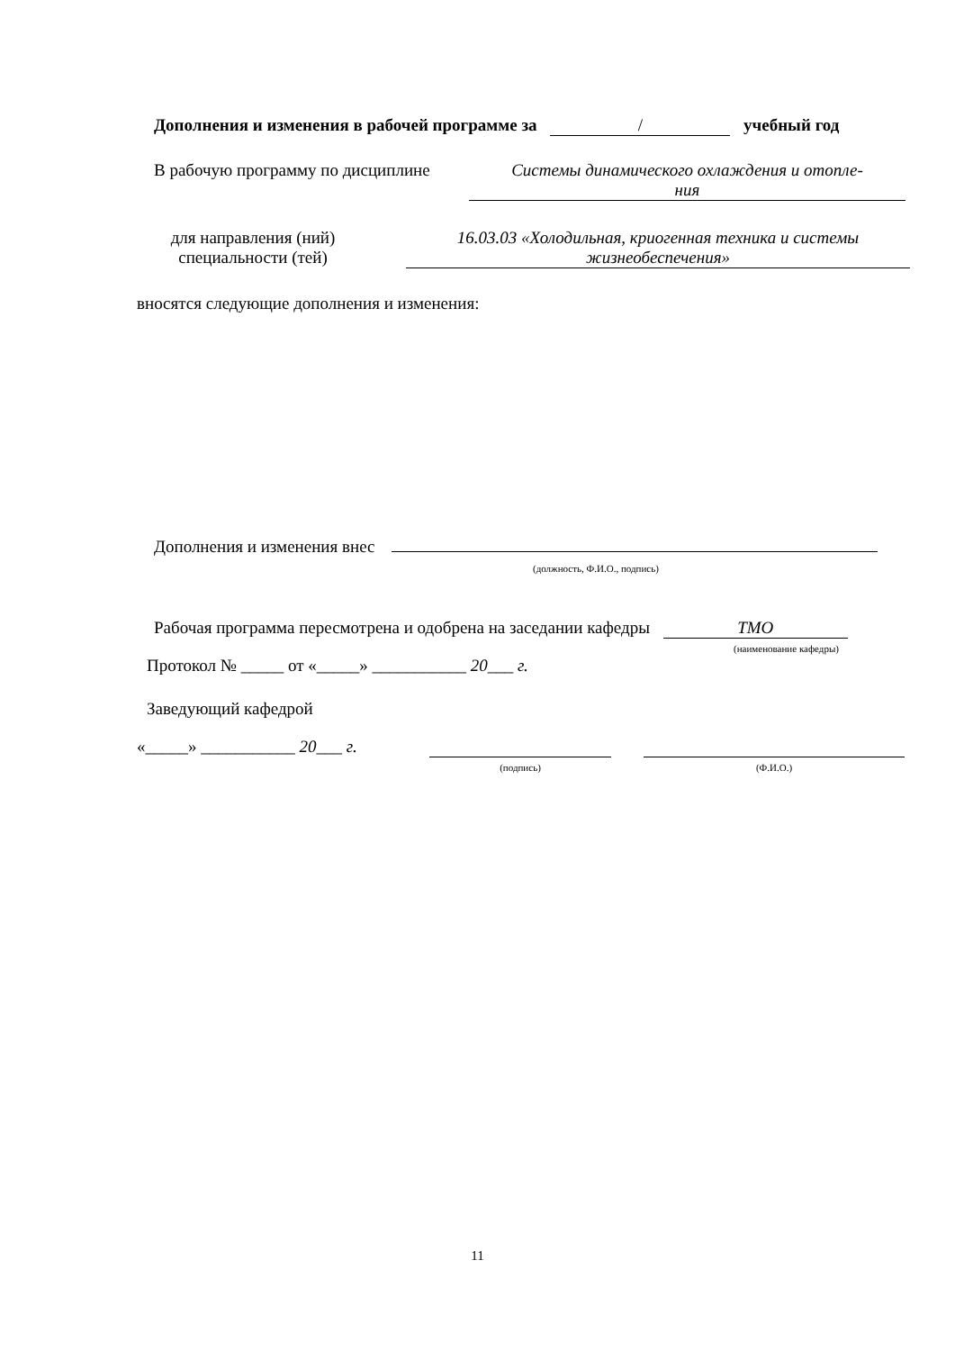Дополнения и изменения в рабочей программе за / учебный год
В рабочую программу по дисциплине
Системы динамического охлаждения и отопле-
ния
для направления (ний)
специальности (тей)
16.03.03 «Холодильная, криогенная техника и системы
жизнеобеспечения»
вносятся следующие дополнения и изменения:
Дополнения и изменения внес
(должность, Ф.И.О., подпись)
Рабочая программа пересмотрена и одобрена на заседании кафедры ТМО
(наименование кафедры)
Протокол № _____ от «_____» ___________ 20___ г.
Заведующий кафедрой
«_____» ___________ 20___ г.
(подпись) (Ф.И.О.)
11